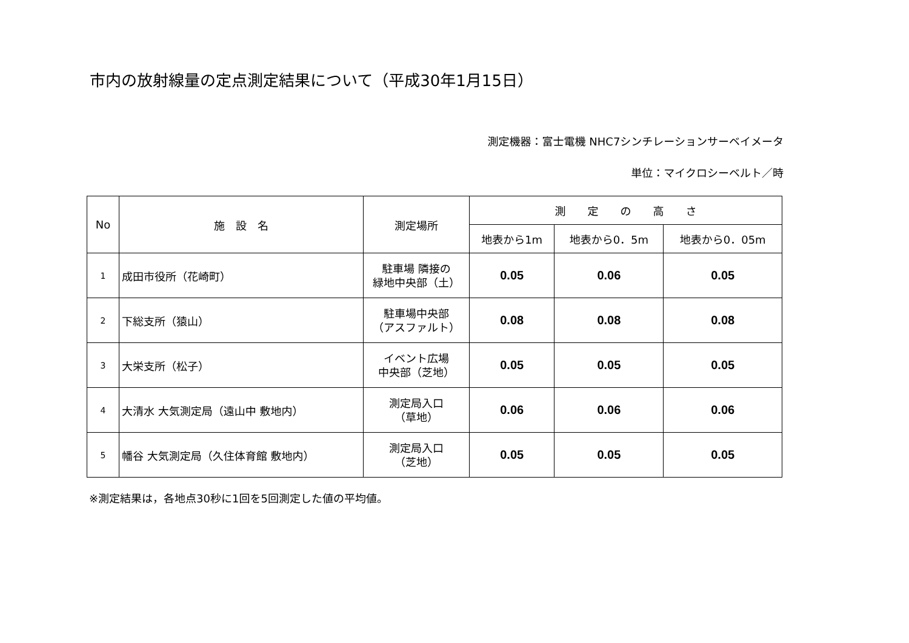市内の放射線量の定点測定結果について（平成30年1月15日）
測定機器：富士電機 NHC7シンチレーションサーベイメータ
単位：マイクロシーベルト／時
| No | 施 設 名 | 測定場所 | 測 定 の 高 さ | | |
| --- | --- | --- | --- | --- | --- |
| | | | 地表から1m | 地表から0．5m | 地表から0．05m |
| 1 | 成田市役所（花崎町） | 駐車場 隣接の 緑地中央部（土） | 0.05 | 0.06 | 0.05 |
| 2 | 下総支所（猿山） | 駐車場中央部 （アスファルト） | 0.08 | 0.08 | 0.08 |
| 3 | 大栄支所（松子） | イベント広場 中央部（芝地） | 0.05 | 0.05 | 0.05 |
| 4 | 大清水 大気測定局（遠山中 敷地内） | 測定局入口 （草地） | 0.06 | 0.06 | 0.06 |
| 5 | 幡谷 大気測定局（久住体育館 敷地内） | 測定局入口 （芝地） | 0.05 | 0.05 | 0.05 |
※測定結果は，各地点30秒に1回を5回測定した値の平均値。